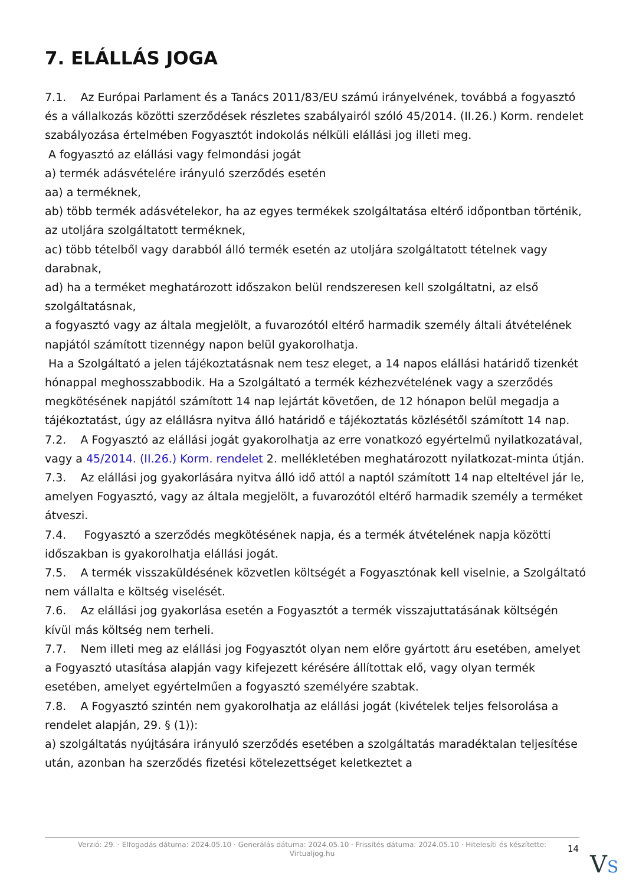7. ELÁLLÁS JOGA
7.1. Az Európai Parlament és a Tanács 2011/83/EU számú irányelvének, továbbá a fogyasztó és a vállalkozás közötti szerződések részletes szabályairól szóló 45/2014. (II.26.) Korm. rendelet szabályozása értelmében Fogyasztót indokolás nélküli elállási jog illeti meg.
A fogyasztó az elállási vagy felmondási jogát
a) termék adásvételére irányuló szerződés esetén
aa) a terméknek,
ab) több termék adásvételekor, ha az egyes termékek szolgáltatása eltérő időpontban történik, az utoljára szolgáltatott terméknek,
ac) több tételből vagy darabból álló termék esetén az utoljára szolgáltatott tételnek vagy darabnak,
ad) ha a terméket meghatározott időszakon belül rendszeresen kell szolgáltatni, az első szolgáltatásnak,
a fogyasztó vagy az általa megjelölt, a fuvarozótól eltérő harmadik személy általi átvételének napjától számított tizennégy napon belül gyakorolhatja.
Ha a Szolgáltató a jelen tájékoztatásnak nem tesz eleget, a 14 napos elállási határidő tizenkét hónappal meghosszabbodik. Ha a Szolgáltató a termék kézhezvételének vagy a szerződés megkötésének napjától számított 14 nap lejártát követően, de 12 hónapon belül megadja a tájékoztatást, úgy az elállásra nyitva álló határidő e tájékoztatás közlésétől számított 14 nap.
7.2. A Fogyasztó az elállási jogát gyakorolhatja az erre vonatkozó egyértelmű nyilatkozatával, vagy a 45/2014. (II.26.) Korm. rendelet 2. mellékletében meghatározott nyilatkozat-minta útján.
7.3. Az elállási jog gyakorlására nyitva álló idő attól a naptól számított 14 nap elteltével jár le, amelyen Fogyasztó, vagy az általa megjelölt, a fuvarozótól eltérő harmadik személy a terméket átveszi.
7.4. Fogyasztó a szerződés megkötésének napja, és a termék átvételének napja közötti időszakban is gyakorolhatja elállási jogát.
7.5. A termék visszaküldésének közvetlen költségét a Fogyasztónak kell viselnie, a Szolgáltató nem vállalta e költség viselését.
7.6. Az elállási jog gyakorlása esetén a Fogyasztót a termék visszajuttatásának költségén kívül más költség nem terheli.
7.7. Nem illeti meg az elállási jog Fogyasztót olyan nem előre gyártott áru esetében, amelyet a Fogyasztó utasítása alapján vagy kifejezett kérésére állítottak elő, vagy olyan termék esetében, amelyet egyértelműen a fogyasztó személyére szabtak.
7.8. A Fogyasztó szintén nem gyakorolhatja az elállási jogát (kivételek teljes felsorolása a rendelet alapján, 29. § (1)):
a) szolgáltatás nyújtására irányuló szerződés esetében a szolgáltatás maradéktalan teljesítése után, azonban ha szerződés fizetési kötelezettséget keletkeztet a
Verzió: 29. · Elfogadás dátuma: 2024.05.10 · Generálás dátuma: 2024.05.10 · Frissítés dátuma: 2024.05.10 · Hitelesíti és készítette:
Virtualjog.hu
14
VS